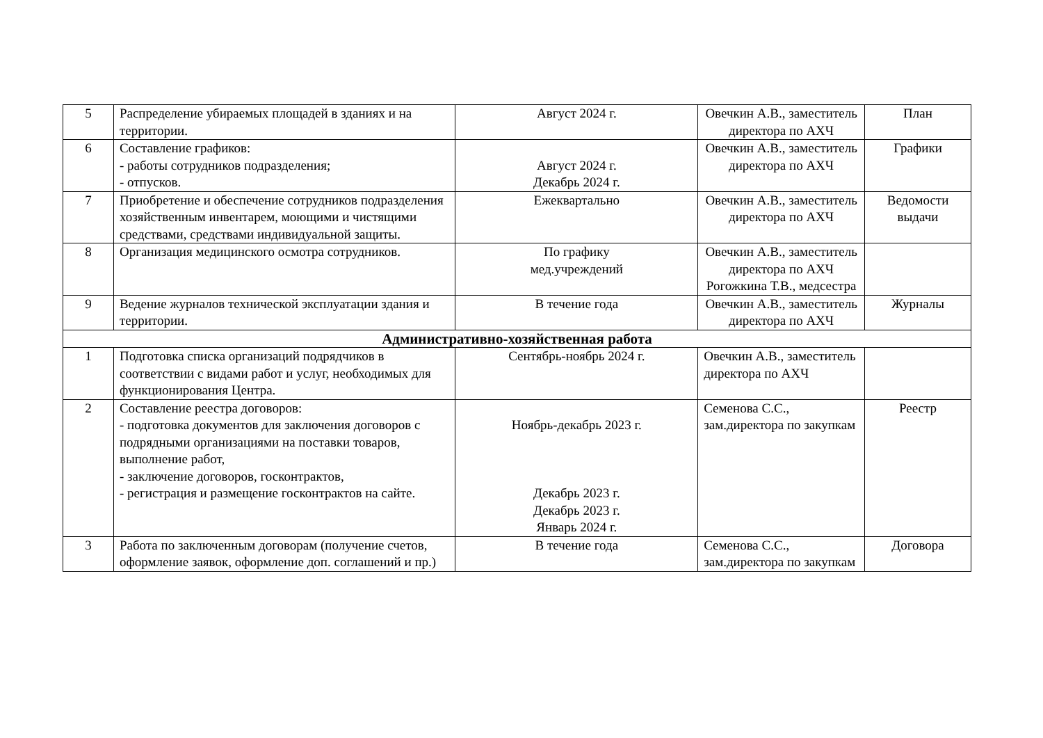| 5 | Распределение убираемых площадей в зданиях и на территории. | Август 2024 г. | Овечкин А.В., заместитель директора по АХЧ | План |
| 6 | Составление графиков: - работы сотрудников подразделения; - отпусков. | Август 2024 г. Декабрь 2024 г. | Овечкин А.В., заместитель директора по АХЧ | Графики |
| 7 | Приобретение и обеспечение сотрудников подразделения хозяйственным инвентарем, моющими и чистящими средствами, средствами индивидуальной защиты. | Ежеквартально | Овечкин А.В., заместитель директора по АХЧ | Ведомости выдачи |
| 8 | Организация медицинского осмотра сотрудников. | По графику мед.учреждений | Овечкин А.В., заместитель директора по АХЧ Рогожкина Т.В., медсестра | |
| 9 | Ведение журналов технической эксплуатации здания и территории. | В течение года | Овечкин А.В., заместитель директора по АХЧ | Журналы |
| Административно-хозяйственная работа | | | | |
| 1 | Подготовка списка организаций подрядчиков в соответствии с видами работ и услуг, необходимых для функционирования Центра. | Сентябрь-ноябрь 2024 г. | Овечкин А.В., заместитель директора по АХЧ | |
| 2 | Составление реестра договоров: - подготовка документов для заключения договоров с подрядными организациями на поставки товаров, выполнение работ, - заключение договоров, госконтрактов, - регистрация и размещение госконтрактов на сайте. | Ноябрь-декабрь 2023 г. Декабрь 2023 г. Декабрь 2023 г. Январь 2024 г. | Семенова С.С., зам.директора по закупкам | Реестр |
| 3 | Работа по заключенным договорам (получение счетов, оформление заявок, оформление доп. соглашений и пр.) | В течение года | Семенова С.С., зам.директора по закупкам | Договора |